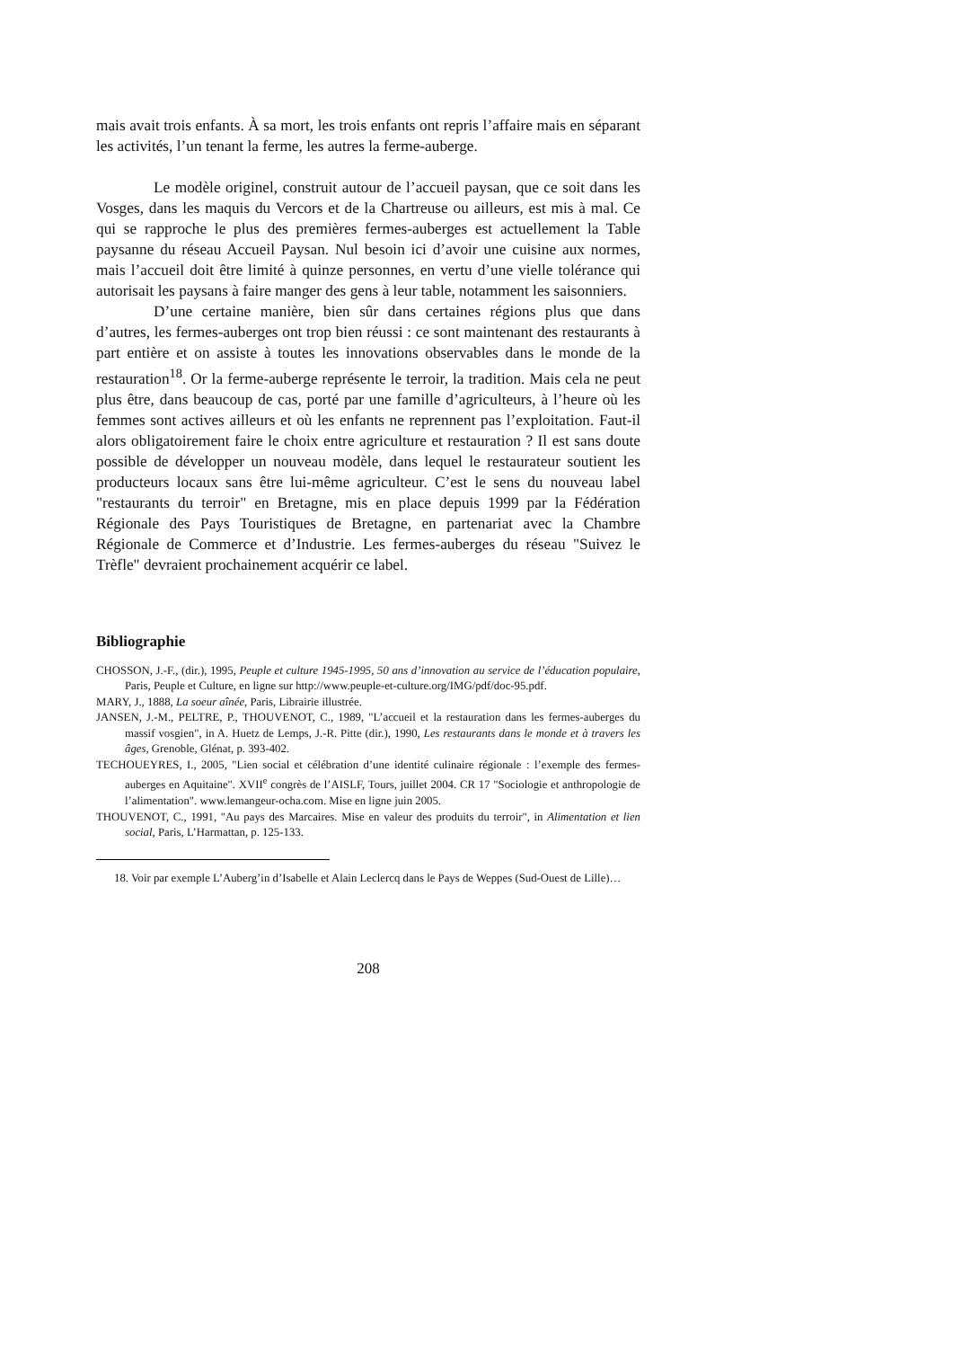mais avait trois enfants. À sa mort, les trois enfants ont repris l’affaire mais en séparant les activités, l’un tenant la ferme, les autres la ferme-auberge.
Le modèle originel, construit autour de l’accueil paysan, que ce soit dans les Vosges, dans les maquis du Vercors et de la Chartreuse ou ailleurs, est mis à mal. Ce qui se rapproche le plus des premières fermes-auberges est actuellement la Table paysanne du réseau Accueil Paysan. Nul besoin ici d’avoir une cuisine aux normes, mais l’accueil doit être limité à quinze personnes, en vertu d’une vielle tolérance qui autorisait les paysans à faire manger des gens à leur table, notamment les saisonniers.
D’une certaine manière, bien sûr dans certaines régions plus que dans d’autres, les fermes-auberges ont trop bien réussi : ce sont maintenant des restaurants à part entière et on assiste à toutes les innovations observables dans le monde de la restauration<sup>18</sup>. Or la ferme-auberge représente le terroir, la tradition. Mais cela ne peut plus être, dans beaucoup de cas, porté par une famille d’agriculteurs, à l’heure où les femmes sont actives ailleurs et où les enfants ne reprennent pas l’exploitation. Faut-il alors obligatoirement faire le choix entre agriculture et restauration ? Il est sans doute possible de développer un nouveau modèle, dans lequel le restaurateur soutient les producteurs locaux sans être lui-même agriculteur. C’est le sens du nouveau label "restaurants du terroir" en Bretagne, mis en place depuis 1999 par la Fédération Régionale des Pays Touristiques de Bretagne, en partenariat avec la Chambre Régionale de Commerce et d’Industrie. Les fermes-auberges du réseau "Suivez le Trèfle" devraient prochainement acquérir ce label.
Bibliographie
CHOSSON, J.-F., (dir.), 1995, Peuple et culture 1945-1995, 50 ans d’innovation au service de l’éducation populaire, Paris, Peuple et Culture, en ligne sur http://www.peuple-et-culture.org/IMG/pdf/doc-95.pdf.
MARY, J., 1888, La soeur aînée, Paris, Librairie illustrée.
JANSEN, J.-M., PELTRE, P., THOUVENOT, C., 1989, "L’accueil et la restauration dans les fermes-auberges du massif vosgien", in A. Huetz de Lemps, J.-R. Pitte (dir.), 1990, Les restaurants dans le monde et à travers les âges, Grenoble, Glénat, p. 393-402.
TECHOUEYRES, I., 2005, "Lien social et célébration d’une identité culinaire régionale : l’exemple des fermes-auberges en Aquitaine". XVII<sup>e</sup> congrès de l’AISLF, Tours, juillet 2004. CR 17 "Sociologie et anthropologie de l’alimentation". www.lemangeur-ocha.com. Mise en ligne juin 2005.
THOUVENOT, C., 1991, "Au pays des Marcaires. Mise en valeur des produits du terroir", in Alimentation et lien social, Paris, L’Harmattan, p. 125-133.
18. Voir par exemple L’Auberg’in d’Isabelle et Alain Leclercq dans le Pays de Weppes (Sud-Ouest de Lille)…
208